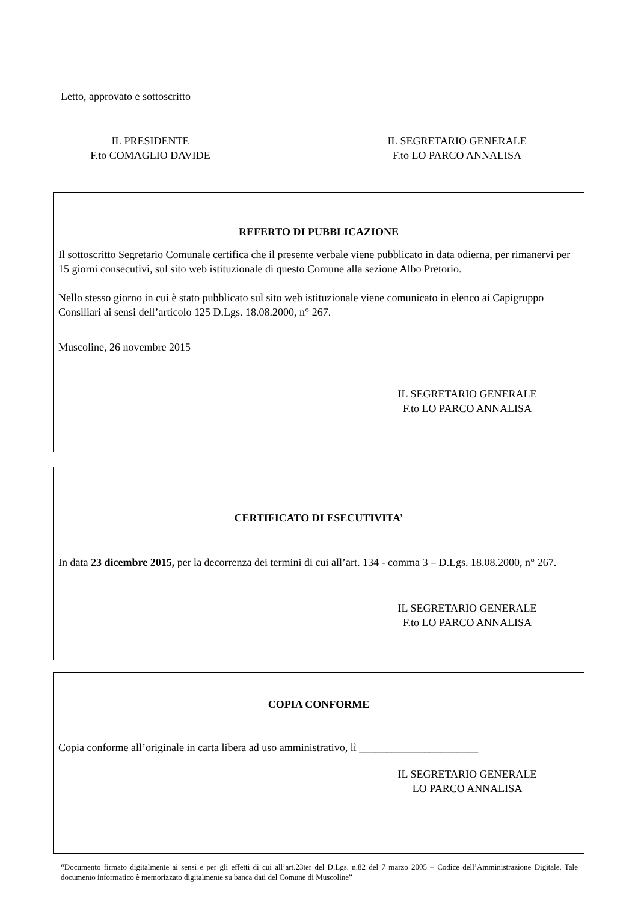Letto, approvato e sottoscritto
IL PRESIDENTE
F.to COMAGLIO DAVIDE
IL SEGRETARIO GENERALE
F.to LO PARCO ANNALISA
REFERTO DI PUBBLICAZIONE
Il sottoscritto Segretario Comunale certifica che il presente verbale viene pubblicato in data odierna, per rimanervi per 15 giorni consecutivi, sul sito web istituzionale di questo Comune alla sezione Albo Pretorio.
Nello stesso giorno in cui è stato pubblicato sul sito web istituzionale viene comunicato in elenco ai Capigruppo Consiliari ai sensi dell’articolo 125 D.Lgs. 18.08.2000, n° 267.
Muscoline, 26 novembre 2015
IL SEGRETARIO GENERALE
F.to LO PARCO ANNALISA
CERTIFICATO DI ESECUTIVITA’
In data 23 dicembre 2015, per la decorrenza dei termini di cui all’art. 134 - comma 3 – D.Lgs. 18.08.2000, n° 267.
IL SEGRETARIO GENERALE
F.to LO PARCO ANNALISA
COPIA CONFORME
Copia conforme all’originale in carta libera ad uso amministrativo, lì ______________________
IL SEGRETARIO GENERALE
LO PARCO ANNALISA
“Documento firmato digitalmente ai sensi e per gli effetti di cui all’art.23ter del D.Lgs. n.82 del 7 marzo 2005 – Codice dell’Amministrazione Digitale. Tale documento informatico è memorizzato digitalmente su banca dati del Comune di Muscoline”